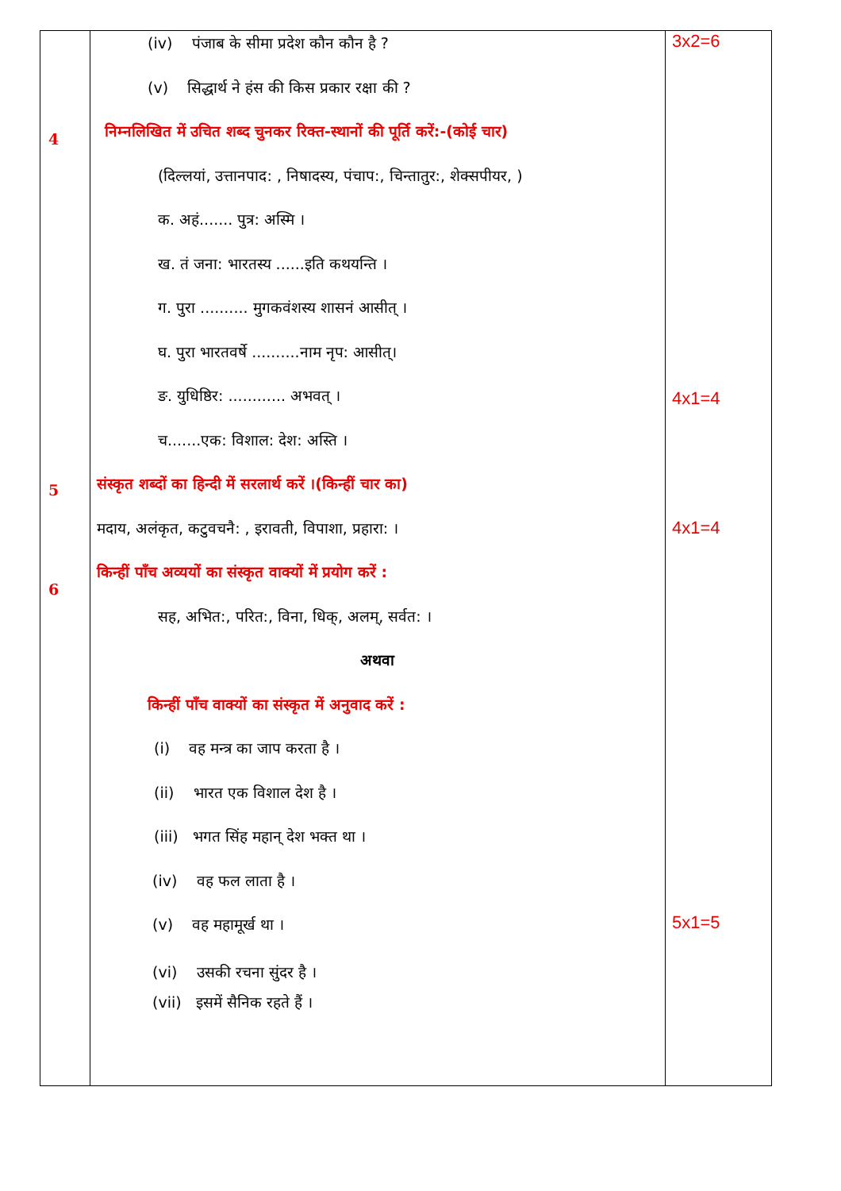| 4 5 6 | (iv) पंजाब के सीमा प्रदेश कौन कौन है ? (v) सिद्धार्थ ने हंस की किस प्रकार रक्षा की ? निम्नलिखित में उचित शब्द चुनकर रिक्त-स्थानों की पूर्ति करें:-(कोई चार) (दिल्लयां, उत्तानपाद: , निषादस्य, पंचाप:, चिन्तातुर:, शेक्सपीयर, ) क. अहं....... पुत्र: अस्मि । ख. तं जना: भारतस्य ......इति कथयन्ति । ग. पुरा .......... मुगकवंशस्य शासनं आसीत् । घ. पुरा भारतवर्षे ..........नाम नृप: आसीत्। ङ. युधिष्ठिर: ............ अभवत् । च.......एक: विशाल: देश: अस्ति । संस्कृत शब्दों का हिन्दी में सरलार्थ करें ।(किन्हीं चार का) मदाय, अलंकृत, कटुवचनै: , इरावती, विपाशा, प्रहारा: । किन्हीं पाँच अव्ययों का संस्कृत वाक्यों में प्रयोग करें : सह, अभित:, परित:, विना, धिक्, अलम्, सर्वत: । अथवा किन्हीं पाँच वाक्यों का संस्कृत में अनुवाद करें : (i) वह मन्त्र का जाप करता है । (ii) भारत एक विशाल देश है । (iii) भगत सिंह महान् देश भक्त था । (iv) वह फल लाता है । (v) वह महामूर्ख था । (vi) उसकी रचना सुंदर है । (vii) इसमें सैनिक रहते हैं । | 3x2=6 4x1=4 4x1=4 5x1=5 |